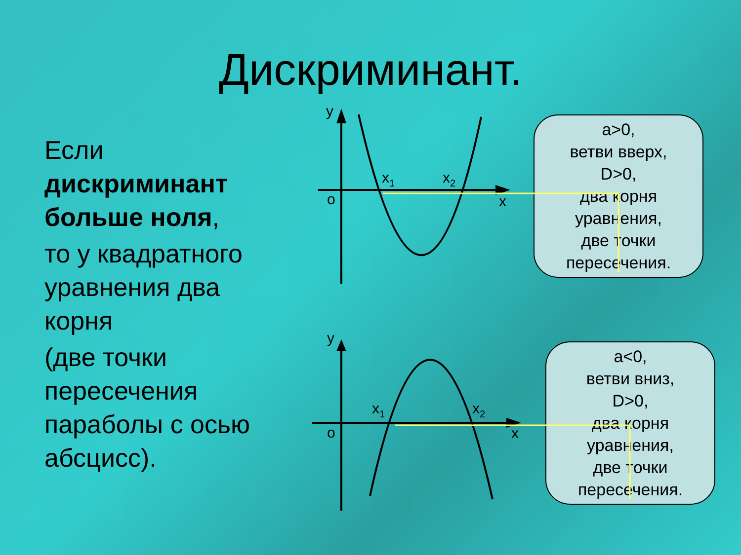Дискриминант.
Если дискриминант больше ноля,
то у квадратного уравнения два корня
(две точки пересечения параболы с осью абсцисс).
y
o
x
x1
x2
y
o
x
x1
x2
a>0,
ветви вверх,
D>0,
два корня
уравнения,
две точки
пересечения.
a<0,
ветви вниз,
D>0,
два корня
уравнения,
две точки
пересечения.